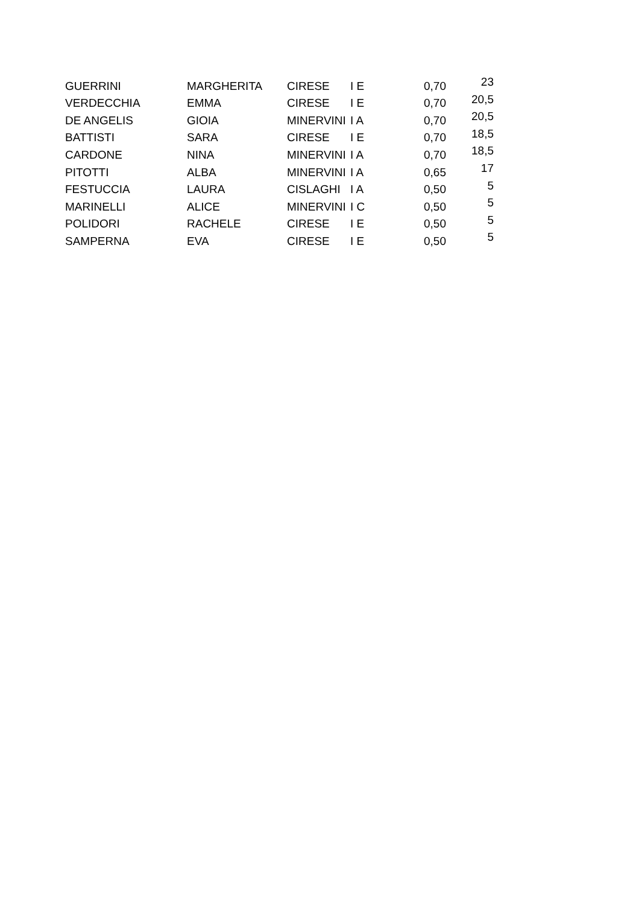| GUERRINI | MARGHERITA | CIRESE | I E | 0,70 | 23 |
| VERDECCHIA | EMMA | CIRESE | I E | 0,70 | 20,5 |
| DE ANGELIS | GIOIA | MINERVINI | I A | 0,70 | 20,5 |
| BATTISTI | SARA | CIRESE | I E | 0,70 | 18,5 |
| CARDONE | NINA | MINERVINI | I A | 0,70 | 18,5 |
| PITOTTI | ALBA | MINERVINI | I A | 0,65 | 17 |
| FESTUCCIA | LAURA | CISLAGHI | I A | 0,50 | 5 |
| MARINELLI | ALICE | MINERVINI | I C | 0,50 | 5 |
| POLIDORI | RACHELE | CIRESE | I E | 0,50 | 5 |
| SAMPERNA | EVA | CIRESE | I E | 0,50 | 5 |